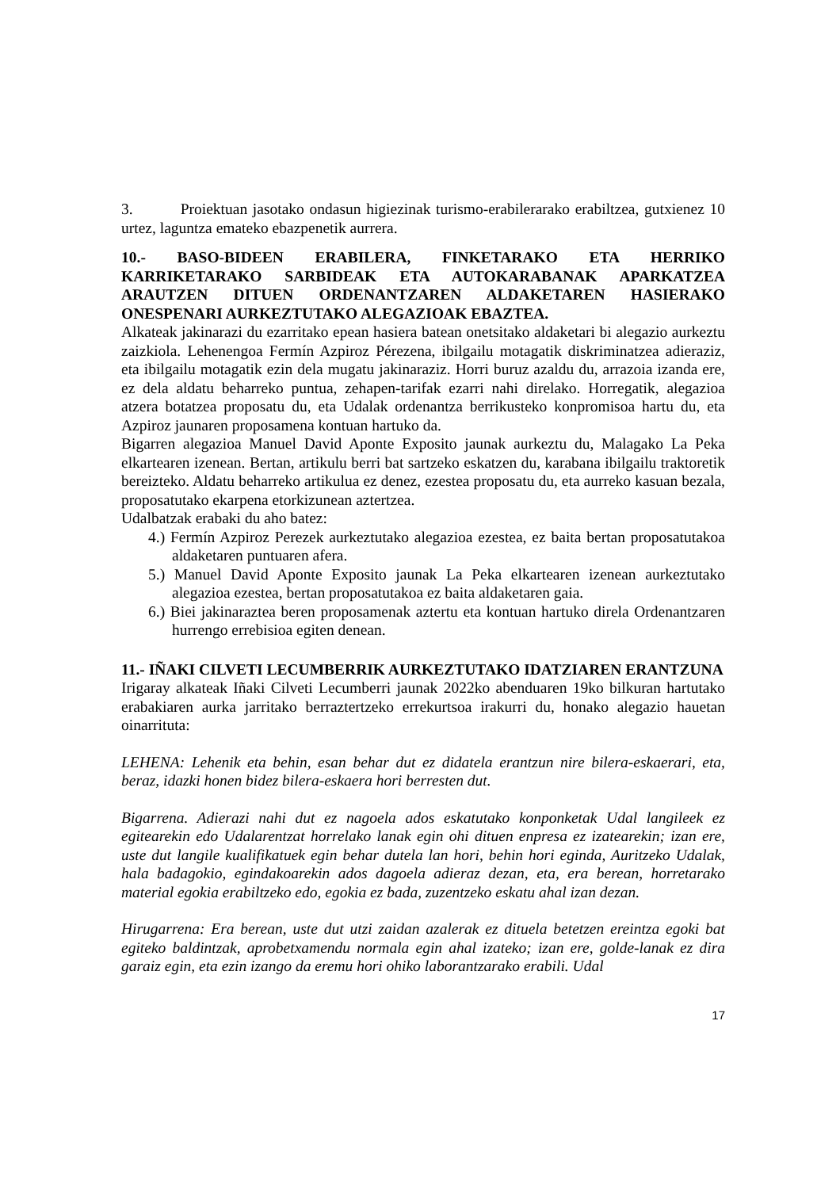3. Proiektuan jasotako ondasun higiezinak turismo-erabilerarako erabiltzea, gutxienez 10 urtez, laguntza emateko ebazpenetik aurrera.
10.- BASO-BIDEEN ERABILERA, FINKETARAKO ETA HERRIKO KARRIKETARAKO SARBIDEAK ETA AUTOKARABANAK APARKATZEA ARAUTZEN DITUEN ORDENANTZAREN ALDAKETAREN HASIERAKO ONESPENARI AURKEZTUTAKO ALEGAZIOAK EBAZTEA.
Alkateak jakinarazi du ezarritako epean hasiera batean onetsitako aldaketari bi alegazio aurkeztu zaizkiola. Lehenengoa Fermín Azpiroz Pérezena, ibilgailu motagatik diskriminatzea adieraziz, eta ibilgailu motagatik ezin dela mugatu jakinaraziz. Horri buruz azaldu du, arrazoia izanda ere, ez dela aldatu beharreko puntua, zehapen-tarifak ezarri nahi direlako. Horregatik, alegazioa atzera botatzea proposatu du, eta Udalak ordenantza berrikusteko konpromisoa hartu du, eta Azpiroz jaunaren proposamena kontuan hartuko da.
Bigarren alegazioa Manuel David Aponte Exposito jaunak aurkeztu du, Malagako La Peka elkartearen izenean. Bertan, artikulu berri bat sartzeko eskatzen du, karabana ibilgailu traktoretik bereizteko. Aldatu beharreko artikulua ez denez, ezestea proposatu du, eta aurreko kasuan bezala, proposatutako ekarpena etorkizunean aztertzea.
Udalbatzak erabaki du aho batez:
4.) Fermín Azpiroz Perezek aurkeztutako alegazioa ezestea, ez baita bertan proposatutakoa aldaketaren puntuaren afera.
5.) Manuel David Aponte Exposito jaunak La Peka elkartearen izenean aurkeztutako alegazioa ezestea, bertan proposatutakoa ez baita aldaketaren gaia.
6.) Biei jakinaraztea beren proposamenak aztertu eta kontuan hartuko direla Ordenantzaren hurrengo errebisioa egiten denean.
11.- IÑAKI CILVETI LECUMBERRIK AURKEZTUTAKO IDATZIAREN ERANTZUNA
Irigaray alkateak Iñaki Cilveti Lecumberri jaunak 2022ko abenduaren 19ko bilkuran hartutako erabakiaren aurka jarritako berraztertzeko errekurtsoa irakurri du, honako alegazio hauetan oinarrituta:
LEHENA: Lehenik eta behin, esan behar dut ez didatela erantzun nire bilera-eskaerari, eta, beraz, idazki honen bidez bilera-eskaera hori berresten dut.
Bigarrena. Adierazi nahi dut ez nagoela ados eskatutako konponketak Udal langileek ez egitearekin edo Udalarentzat horrelako lanak egin ohi dituen enpresa ez izatearekin; izan ere, uste dut langile kualifikatuek egin behar dutela lan hori, behin hori eginda, Auritzeko Udalak, hala badagokio, egindakoarekin ados dagoela adieraz dezan, eta, era berean, horretarako material egokia erabiltzeko edo, egokia ez bada, zuzentzeko eskatu ahal izan dezan.
Hirugarrena: Era berean, uste dut utzi zaidan azalerak ez dituela betetzen ereintza egoki bat egiteko baldintzak, aprobetxamendu normala egin ahal izateko; izan ere, golde-lanak ez dira garaiz egin, eta ezin izango da eremu hori ohiko laborantzarako erabili. Udal
17